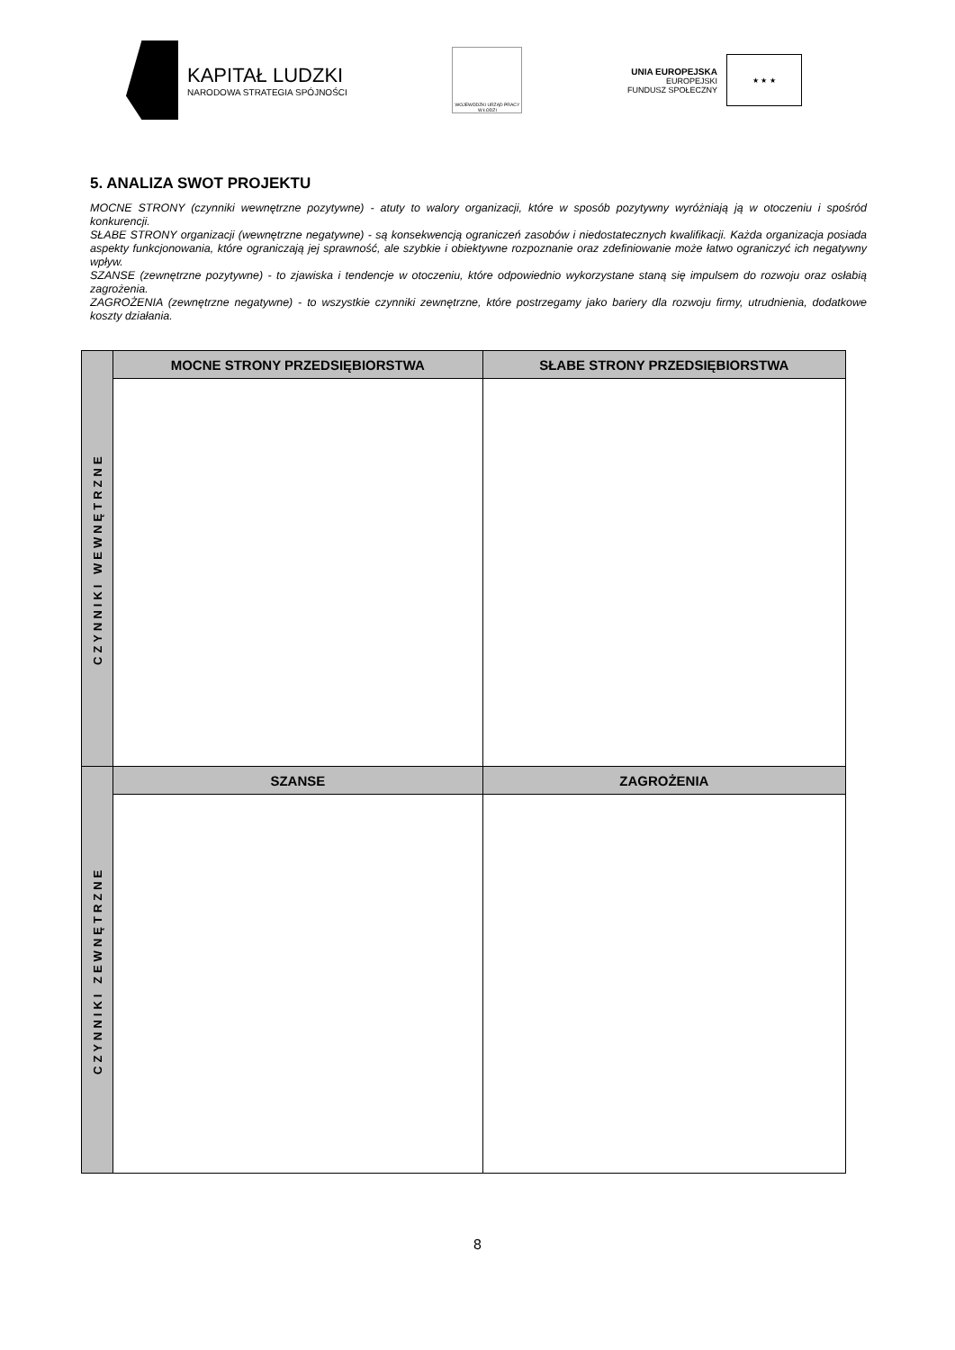KAPITAŁ LUDZKI
NARODOWA STRATEGIA SPÓJNOŚCI
WOJEWÓDZKI URZĄD PRACY W ŁODZI
UNIA EUROPEJSKA
EUROPEJSKI
FUNDUSZ SPOŁECZNY
★ ★ ★
5. ANALIZA SWOT PROJEKTU
MOCNE STRONY (czynniki wewnętrzne pozytywne) - atuty to walory organizacji, które w sposób pozytywny wyróżniają ją w otoczeniu i spośród konkurencji.
SŁABE STRONY organizacji (wewnętrzne negatywne) - są konsekwencją ograniczeń zasobów i niedostatecznych kwalifikacji. Każda organizacja posiada aspekty funkcjonowania, które ograniczają jej sprawność, ale szybkie i obiektywne rozpoznanie oraz zdefiniowanie może łatwo ograniczyć ich negatywny wpływ.
SZANSE (zewnętrzne pozytywne) - to zjawiska i tendencje w otoczeniu, które odpowiednio wykorzystane staną się impulsem do rozwoju oraz osłabią zagrożenia.
ZAGROŻENIA (zewnętrzne negatywne) - to wszystkie czynniki zewnętrzne, które postrzegamy jako bariery dla rozwoju firmy, utrudnienia, dodatkowe koszty działania.
| CZYNNIKI WEWNĘTRZNE | MOCNE STRONY PRZEDSIĘBIORSTWA | SŁABE STRONY PRZEDSIĘBIORSTWA |
| CZYNNIKI ZEWNĘTRZNE | SZANSE | ZAGROŻENIA |
8